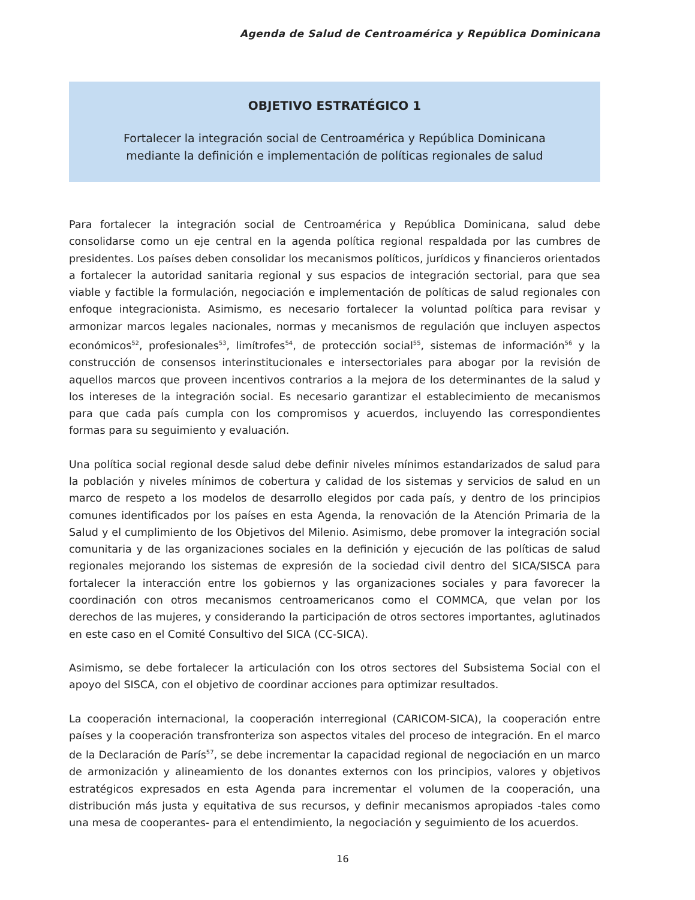Agenda de Salud de Centroamérica y República Dominicana
OBJETIVO ESTRATÉGICO 1
Fortalecer la integración social de Centroamérica y República Dominicana
mediante la definición e implementación de políticas regionales de salud
Para fortalecer la integración social de Centroamérica y República Dominicana, salud debe consolidarse como un eje central en la agenda política regional respaldada por las cumbres de presidentes. Los países deben consolidar los mecanismos políticos, jurídicos y financieros orientados a fortalecer la autoridad sanitaria regional y sus espacios de integración sectorial, para que sea viable y factible la formulación, negociación e implementación de políticas de salud regionales con enfoque integracionista. Asimismo, es necesario fortalecer la voluntad política para revisar y armonizar marcos legales nacionales, normas y mecanismos de regulación que incluyen aspectos económicos<sup>52</sup>, profesionales<sup>53</sup>, limítrofes<sup>54</sup>, de protección social<sup>55</sup>, sistemas de información<sup>56</sup> y la construcción de consensos interinstitucionales e intersectoriales para abogar por la revisión de aquellos marcos que proveen incentivos contrarios a la mejora de los determinantes de la salud y los intereses de la integración social. Es necesario garantizar el establecimiento de mecanismos para que cada país cumpla con los compromisos y acuerdos, incluyendo las correspondientes formas para su seguimiento y evaluación.
Una política social regional desde salud debe definir niveles mínimos estandarizados de salud para la población y niveles mínimos de cobertura y calidad de los sistemas y servicios de salud en un marco de respeto a los modelos de desarrollo elegidos por cada país, y dentro de los principios comunes identificados por los países en esta Agenda, la renovación de la Atención Primaria de la Salud y el cumplimiento de los Objetivos del Milenio. Asimismo, debe promover la integración social comunitaria y de las organizaciones sociales en la definición y ejecución de las políticas de salud regionales mejorando los sistemas de expresión de la sociedad civil dentro del SICA/SISCA para fortalecer la interacción entre los gobiernos y las organizaciones sociales y para favorecer la coordinación con otros mecanismos centroamericanos como el COMMCA, que velan por los derechos de las mujeres, y considerando la participación de otros sectores importantes, aglutinados en este caso en el Comité Consultivo del SICA (CC-SICA).
Asimismo, se debe fortalecer la articulación con los otros sectores del Subsistema Social con el apoyo del SISCA, con el objetivo de coordinar acciones para optimizar resultados.
La cooperación internacional, la cooperación interregional (CARICOM-SICA), la cooperación entre países y la cooperación transfronteriza son aspectos vitales del proceso de integración. En el marco de la Declaración de París<sup>57</sup>, se debe incrementar la capacidad regional de negociación en un marco de armonización y alineamiento de los donantes externos con los principios, valores y objetivos estratégicos expresados en esta Agenda para incrementar el volumen de la cooperación, una distribución más justa y equitativa de sus recursos, y definir mecanismos apropiados -tales como una mesa de cooperantes- para el entendimiento, la negociación y seguimiento de los acuerdos.
16